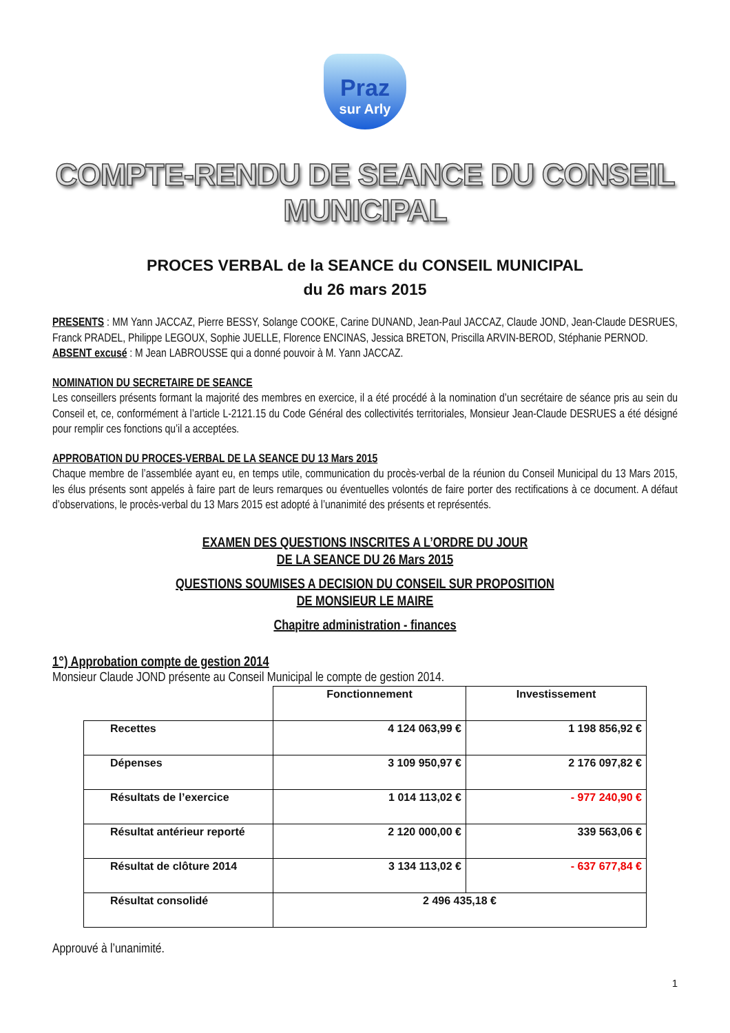Praz
sur Arly
COMPTE-RENDU DE SEANCE DU CONSEIL MUNICIPAL
PROCES VERBAL de la SEANCE du CONSEIL MUNICIPAL
du 26 mars 2015
PRESENTS : MM Yann JACCAZ, Pierre BESSY, Solange COOKE, Carine DUNAND, Jean-Paul JACCAZ, Claude JOND, Jean-Claude DESRUES, Franck PRADEL, Philippe LEGOUX, Sophie JUELLE, Florence ENCINAS, Jessica BRETON, Priscilla ARVIN-BEROD, Stéphanie PERNOD.
ABSENT excusé : M Jean LABROUSSE qui a donné pouvoir à M. Yann JACCAZ.
NOMINATION DU SECRETAIRE DE SEANCE
Les conseillers présents formant la majorité des membres en exercice, il a été procédé à la nomination d’un secrétaire de séance pris au sein du Conseil et, ce, conformément à l’article L-2121.15 du Code Général des collectivités territoriales, Monsieur Jean-Claude DESRUES a été désigné pour remplir ces fonctions qu’il a acceptées.
APPROBATION DU PROCES-VERBAL DE LA SEANCE DU 13 Mars 2015
Chaque membre de l’assemblée ayant eu, en temps utile, communication du procès-verbal de la réunion du Conseil Municipal du 13 Mars 2015, les élus présents sont appelés à faire part de leurs remarques ou éventuelles volontés de faire porter des rectifications à ce document. A défaut d’observations, le procès-verbal du 13 Mars 2015 est adopté à l’unanimité des présents et représentés.
EXAMEN DES QUESTIONS INSCRITES A L’ORDRE DU JOUR
DE LA SEANCE DU 26 Mars 2015
QUESTIONS SOUMISES A DECISION DU CONSEIL SUR PROPOSITION
DE MONSIEUR LE MAIRE
Chapitre administration - finances
1°) Approbation compte de gestion 2014
Monsieur Claude JOND présente au Conseil Municipal le compte de gestion 2014.
| | Fonctionnement | Investissement |
| Recettes | 4 124 063,99 € | 1 198 856,92 € |
| Dépenses | 3 109 950,97 € | 2 176 097,82 € |
| Résultats de l’exercice | 1 014 113,02 € | - 977 240,90 € |
| Résultat antérieur reporté | 2 120 000,00 € | 339 563,06 € |
| Résultat de clôture 2014 | 3 134 113,02 € | - 637 677,84 € |
| Résultat consolidé | 2 496 435,18 € | |
Approuvé à l’unanimité.
1